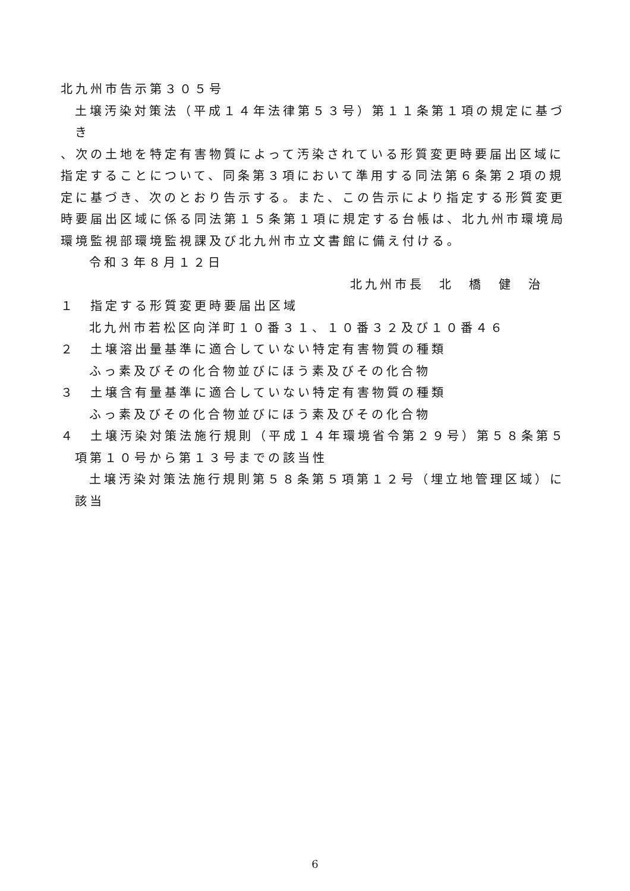北九州市告示第３０５号
土壌汚染対策法（平成１４年法律第５３号）第１１条第１項の規定に基づき
、次の土地を特定有害物質によって汚染されている形質変更時要届出区域に指定することについて、同条第３項において準用する同法第６条第２項の規定に基づき、次のとおり告示する。また、この告示により指定する形質変更時要届出区域に係る同法第１５条第１項に規定する台帳は、北九州市環境局環境監視部環境監視課及び北九州市立文書館に備え付ける。
令和３年８月１２日
北九州市長　北　橋　健　治
１　指定する形質変更時要届出区域
北九州市若松区向洋町１０番３１、１０番３２及び１０番４６
２　土壌溶出量基準に適合していない特定有害物質の種類
ふっ素及びその化合物並びにほう素及びその化合物
３　土壌含有量基準に適合していない特定有害物質の種類
ふっ素及びその化合物並びにほう素及びその化合物
４　土壌汚染対策法施行規則（平成１４年環境省令第２９号）第５８条第５項第１０号から第１３号までの該当性
土壌汚染対策法施行規則第５８条第５項第１２号（埋立地管理区域）に該当
6